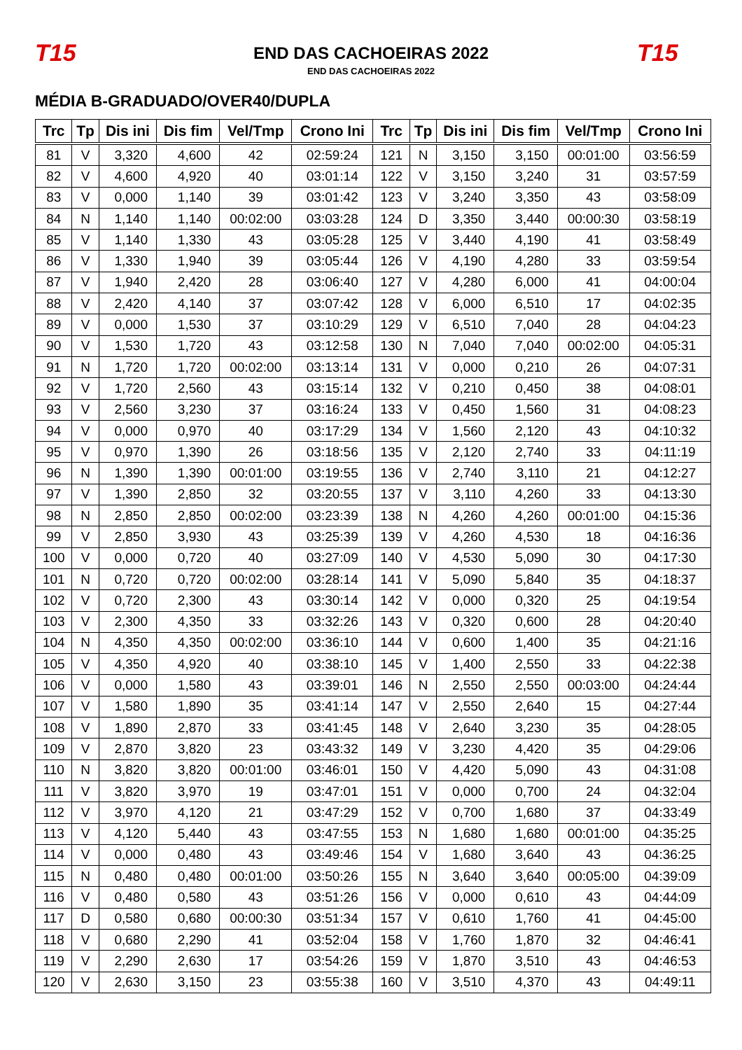T15
END DAS CACHOEIRAS 2022
END DAS CACHOEIRAS 2022
T15
MÉDIA B-GRADUADO/OVER40/DUPLA
| Trc | Tp | Dis ini | Dis fim | Vel/Tmp | Crono Ini | Trc | Tp | Dis ini | Dis fim | Vel/Tmp | Crono Ini |
| --- | --- | --- | --- | --- | --- | --- | --- | --- | --- | --- | --- |
| 81 | V | 3,320 | 4,600 | 42 | 02:59:24 | 121 | N | 3,150 | 3,150 | 00:01:00 | 03:56:59 |
| 82 | V | 4,600 | 4,920 | 40 | 03:01:14 | 122 | V | 3,150 | 3,240 | 31 | 03:57:59 |
| 83 | V | 0,000 | 1,140 | 39 | 03:01:42 | 123 | V | 3,240 | 3,350 | 43 | 03:58:09 |
| 84 | N | 1,140 | 1,140 | 00:02:00 | 03:03:28 | 124 | D | 3,350 | 3,440 | 00:00:30 | 03:58:19 |
| 85 | V | 1,140 | 1,330 | 43 | 03:05:28 | 125 | V | 3,440 | 4,190 | 41 | 03:58:49 |
| 86 | V | 1,330 | 1,940 | 39 | 03:05:44 | 126 | V | 4,190 | 4,280 | 33 | 03:59:54 |
| 87 | V | 1,940 | 2,420 | 28 | 03:06:40 | 127 | V | 4,280 | 6,000 | 41 | 04:00:04 |
| 88 | V | 2,420 | 4,140 | 37 | 03:07:42 | 128 | V | 6,000 | 6,510 | 17 | 04:02:35 |
| 89 | V | 0,000 | 1,530 | 37 | 03:10:29 | 129 | V | 6,510 | 7,040 | 28 | 04:04:23 |
| 90 | V | 1,530 | 1,720 | 43 | 03:12:58 | 130 | N | 7,040 | 7,040 | 00:02:00 | 04:05:31 |
| 91 | N | 1,720 | 1,720 | 00:02:00 | 03:13:14 | 131 | V | 0,000 | 0,210 | 26 | 04:07:31 |
| 92 | V | 1,720 | 2,560 | 43 | 03:15:14 | 132 | V | 0,210 | 0,450 | 38 | 04:08:01 |
| 93 | V | 2,560 | 3,230 | 37 | 03:16:24 | 133 | V | 0,450 | 1,560 | 31 | 04:08:23 |
| 94 | V | 0,000 | 0,970 | 40 | 03:17:29 | 134 | V | 1,560 | 2,120 | 43 | 04:10:32 |
| 95 | V | 0,970 | 1,390 | 26 | 03:18:56 | 135 | V | 2,120 | 2,740 | 33 | 04:11:19 |
| 96 | N | 1,390 | 1,390 | 00:01:00 | 03:19:55 | 136 | V | 2,740 | 3,110 | 21 | 04:12:27 |
| 97 | V | 1,390 | 2,850 | 32 | 03:20:55 | 137 | V | 3,110 | 4,260 | 33 | 04:13:30 |
| 98 | N | 2,850 | 2,850 | 00:02:00 | 03:23:39 | 138 | N | 4,260 | 4,260 | 00:01:00 | 04:15:36 |
| 99 | V | 2,850 | 3,930 | 43 | 03:25:39 | 139 | V | 4,260 | 4,530 | 18 | 04:16:36 |
| 100 | V | 0,000 | 0,720 | 40 | 03:27:09 | 140 | V | 4,530 | 5,090 | 30 | 04:17:30 |
| 101 | N | 0,720 | 0,720 | 00:02:00 | 03:28:14 | 141 | V | 5,090 | 5,840 | 35 | 04:18:37 |
| 102 | V | 0,720 | 2,300 | 43 | 03:30:14 | 142 | V | 0,000 | 0,320 | 25 | 04:19:54 |
| 103 | V | 2,300 | 4,350 | 33 | 03:32:26 | 143 | V | 0,320 | 0,600 | 28 | 04:20:40 |
| 104 | N | 4,350 | 4,350 | 00:02:00 | 03:36:10 | 144 | V | 0,600 | 1,400 | 35 | 04:21:16 |
| 105 | V | 4,350 | 4,920 | 40 | 03:38:10 | 145 | V | 1,400 | 2,550 | 33 | 04:22:38 |
| 106 | V | 0,000 | 1,580 | 43 | 03:39:01 | 146 | N | 2,550 | 2,550 | 00:03:00 | 04:24:44 |
| 107 | V | 1,580 | 1,890 | 35 | 03:41:14 | 147 | V | 2,550 | 2,640 | 15 | 04:27:44 |
| 108 | V | 1,890 | 2,870 | 33 | 03:41:45 | 148 | V | 2,640 | 3,230 | 35 | 04:28:05 |
| 109 | V | 2,870 | 3,820 | 23 | 03:43:32 | 149 | V | 3,230 | 4,420 | 35 | 04:29:06 |
| 110 | N | 3,820 | 3,820 | 00:01:00 | 03:46:01 | 150 | V | 4,420 | 5,090 | 43 | 04:31:08 |
| 111 | V | 3,820 | 3,970 | 19 | 03:47:01 | 151 | V | 0,000 | 0,700 | 24 | 04:32:04 |
| 112 | V | 3,970 | 4,120 | 21 | 03:47:29 | 152 | V | 0,700 | 1,680 | 37 | 04:33:49 |
| 113 | V | 4,120 | 5,440 | 43 | 03:47:55 | 153 | N | 1,680 | 1,680 | 00:01:00 | 04:35:25 |
| 114 | V | 0,000 | 0,480 | 43 | 03:49:46 | 154 | V | 1,680 | 3,640 | 43 | 04:36:25 |
| 115 | N | 0,480 | 0,480 | 00:01:00 | 03:50:26 | 155 | N | 3,640 | 3,640 | 00:05:00 | 04:39:09 |
| 116 | V | 0,480 | 0,580 | 43 | 03:51:26 | 156 | V | 0,000 | 0,610 | 43 | 04:44:09 |
| 117 | D | 0,580 | 0,680 | 00:00:30 | 03:51:34 | 157 | V | 0,610 | 1,760 | 41 | 04:45:00 |
| 118 | V | 0,680 | 2,290 | 41 | 03:52:04 | 158 | V | 1,760 | 1,870 | 32 | 04:46:41 |
| 119 | V | 2,290 | 2,630 | 17 | 03:54:26 | 159 | V | 1,870 | 3,510 | 43 | 04:46:53 |
| 120 | V | 2,630 | 3,150 | 23 | 03:55:38 | 160 | V | 3,510 | 4,370 | 43 | 04:49:11 |